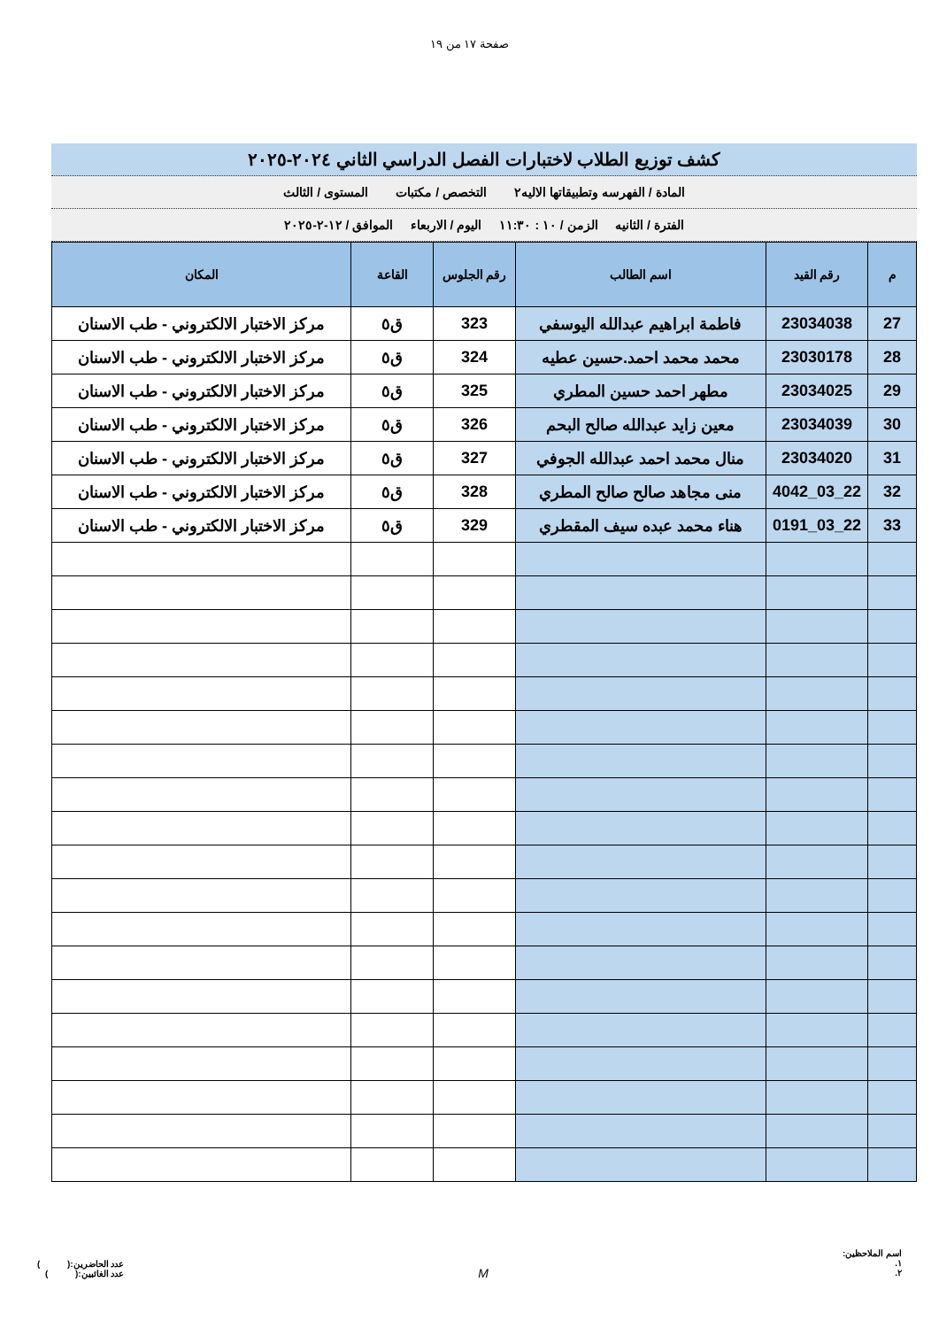صفحة ١٧ من ١٩
كشف توزيع الطلاب لاختبارات الفصل الدراسي الثاني ٢٠٢٤-٢٠٢٥
المادة / الفهرسه وتطبيقاتها الاليه٢ التخصص / مكتبات المستوى / الثالث
الفترة / الثانيه الزمن / ١٠ : ١١:٣٠ اليوم / الاربعاء الموافق / ١٢-٢-٢٠٢٥
| م | رقم القيد | اسم الطالب | رقم الجلوس | القاعة | المكان |
| --- | --- | --- | --- | --- | --- |
| 27 | 23034038 | فاطمة ابراهيم عبدالله اليوسفي | 323 | ق٥ | مركز الاختبار الالكتروني - طب الاسنان |
| 28 | 23030178 | محمد محمد احمد.حسين عطيه | 324 | ق٥ | مركز الاختبار الالكتروني - طب الاسنان |
| 29 | 23034025 | مطهر احمد حسين المطري | 325 | ق٥ | مركز الاختبار الالكتروني - طب الاسنان |
| 30 | 23034039 | معين زايد عبدالله صالح البحم | 326 | ق٥ | مركز الاختبار الالكتروني - طب الاسنان |
| 31 | 23034020 | منال محمد احمد عبدالله الجوفي | 327 | ق٥ | مركز الاختبار الالكتروني - طب الاسنان |
| 32 | 22_03_4042 | منى مجاهد صالح صالح المطري | 328 | ق٥ | مركز الاختبار الالكتروني - طب الاسنان |
| 33 | 22_03_0191 | هناء محمد عبده سيف المقطري | 329 | ق٥ | مركز الاختبار الالكتروني - طب الاسنان |
اسم الملاحظين:
١.
٢.
M
عدد الحاضرين:( )
عدد الغائبين:( )